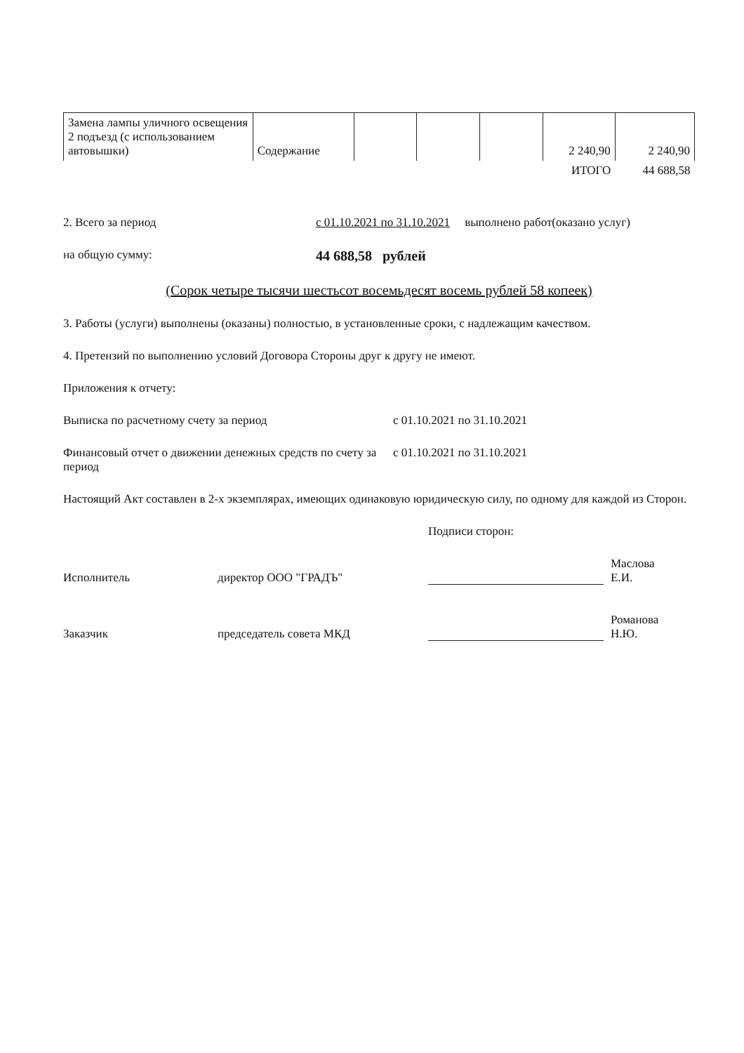| Замена лампы уличного освещения 2 подъезд (с использованием автовышки) | Содержание | | | | 2 240,90 | 2 240,90 |
| | | | | | ИТОГО | 44 688,58 |
2. Всего за период с 01.10.2021 по 31.10.2021 выполнено работ(оказано услуг)
на общую сумму:
44 688,58 рублей
(Сорок четыре тысячи шестьсот восемьдесят восемь рублей 58 копеек)
3. Работы (услуги) выполнены (оказаны) полностью, в установленные сроки, с надлежащим качеством.
4. Претензий по выполнению условий Договора Стороны друг к другу не имеют.
Приложения к отчету:
Выписка по расчетному счету за период с 01.10.2021 по 31.10.2021
Финансовый отчет о движении денежных средств по счету за период
с 01.10.2021 по 31.10.2021
Настоящий Акт составлен в 2-х экземплярах, имеющих одинаковую юридическую силу, по одному для каждой из Сторон.
Подписи сторон:
Исполнитель
директор ООО "ГРАДЪ"
Маслова
Е.И.
Заказчик
председатель совета МКД
Романова
Н.Ю.